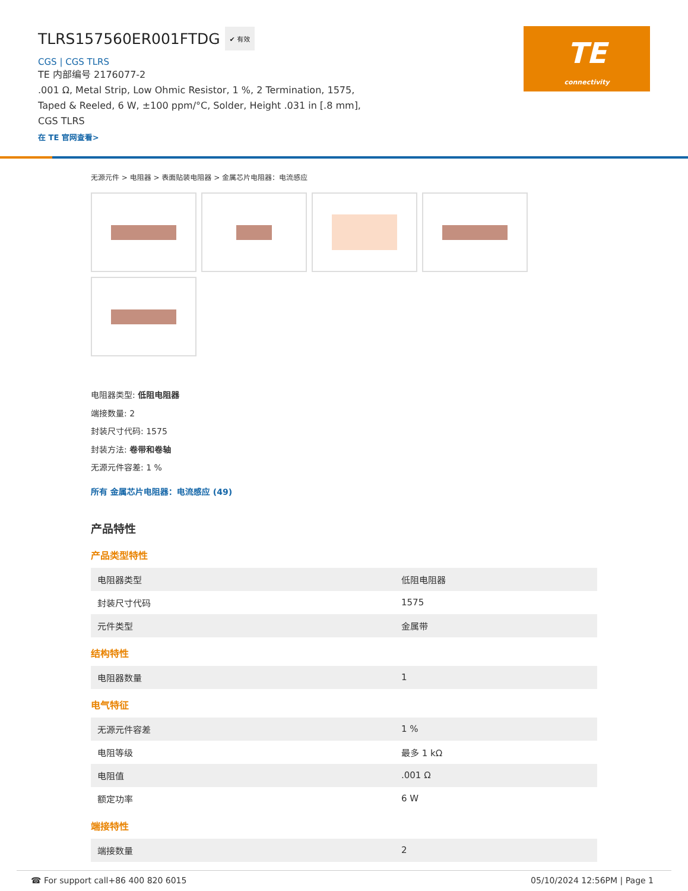TLRS157560ER001FTDG ✔ 有效
CGS | CGS TLRS
TE 内部编号 2176077-2
.001 Ω, Metal Strip, Low Ohmic Resistor, 1 %, 2 Termination, 1575,
Taped & Reeled, 6 W, ±100 ppm/°C, Solder, Height .031 in [.8 mm],
CGS TLRS
在 TE 官网查看>
TE
connectivity
无源元件 > 电阻器 > 表面贴装电阻器 > 金属芯片电阻器：电流感应
电阻器类型: 低阻电阻器
端接数量: 2
封装尺寸代码: 1575
封装方法: 卷带和卷轴
无源元件容差: 1 %
所有 金属芯片电阻器：电流感应 (49)
产品特性
产品类型特性
| 电阻器类型 | 低阻电阻器 |
| 封装尺寸代码 | 1575 |
| 元件类型 | 金属带 |
结构特性
| 电阻器数量 | 1 |
电气特征
| 无源元件容差 | 1 % |
| 电阻等级 | 最多 1 kΩ |
| 电阻值 | .001 Ω |
| 额定功率 | 6 W |
端接特性
| 端接数量 | 2 |
☎ For support call+86 400 820 6015 05/10/2024 12:56PM | Page 1